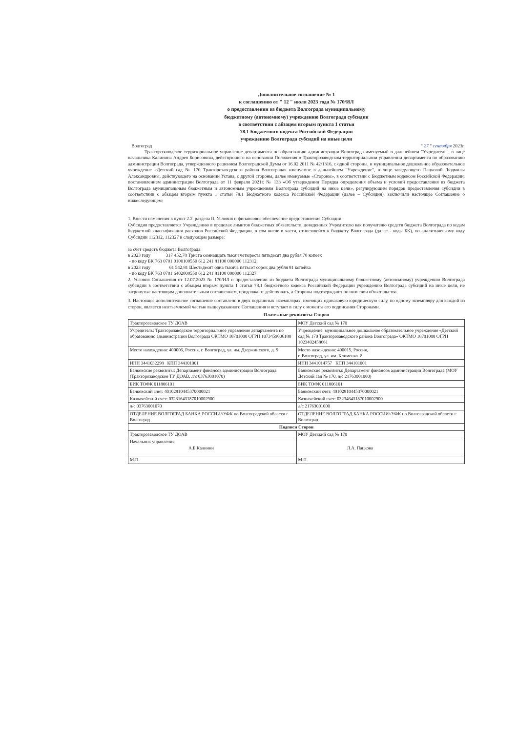Дополнительное соглашение № 1
к соглашению от " 12 " июля 2023 года № 170/ИЛ
о предоставлении из бюджета Волгограда муниципальному
бюджетному (автономному) учреждению Волгограда субсидии
в соответствии с абзацем вторым пункта 1 статьи
78.1 Бюджетного кодекса Российской Федерации
учреждению Волгограда субсидий на иные цели
Волгоград " 27 " сентября 2023г.
Тракторозаводское территориальное управление департамента по образованию администрации Волгограда именуемый в дальнейшем "Учредитель", в лице начальника Калинина Андрея Борисовича, действующего на основании Положения о Тракторозаводском территориальном управлении департамента по образованию администрации Волгограда, утвержденного решением Волгоградской Думы от 16.02.2011 № 42/1316, с одной стороны, и муниципальное дошкольное образовательное учреждение «Детский сад № 170 Тракторозаводского района Волгограда» именуемое в дальнейшем "Учреждение", в лице заведующего Пацковой Людмилы Александровны, действующего на основании Устава, с другой стороны, далее именуемые «Стороны», в соответствии с Бюджетным кодексом Российской Федерации, постановлением администрации Волгограда от 11 февраля 2021г. № 133 «Об утверждении Порядка определения объема и условий предоставления из бюджета Волгограда муниципальным бюджетным и автономным учреждениям Волгограда субсидий на иные цели», регулирующим порядок предоставления субсидии в соответствии с абзацем вторым пункта 1 статьи 78.1 Бюджетного кодекса Российской Федерации (далее – Субсидия), заключили настоящее Соглашение о нижеследующем:
1. Внести изменения в пункт 2.2. раздела II. Условия и финансовое обеспечение предоставления Субсидии
Субсидия предоставляется Учреждению в пределах лимитов бюджетных обязательств, доведенных Учредителю как получателю средств бюджета Волгограда по кодам бюджетной классификации расходов Российской Федерации, в том числе в части, относящейся к бюджету Волгограда (далее - коды БК), по аналитическому коду Субсидии 112312, 112327 в следующем размере:
за счет средств бюджета Волгограда:
в 2023 году 317 452,78 Триста семнадцать тысяч четыреста пятьдесят два рубля 78 копеек
- по коду БК 763 0701 0100100550 612 241 81100 000000 112312;
в 2023 году 61 542,81 Шестьдесят одна тысяча пятьсот сорок два рубля 81 копейка
- по коду БК 763 0701 6402000550 612 241 81100 000000 112327.
2. Условия Соглашения от 12.07.2023 № 170/ИЛ о предоставлении из бюджета Волгограда муниципальному бюджетному (автономному) учреждению Волгограда субсидии в соответствии с абзацем вторым пункта 1 статьи 78.1 бюджетного кодекса Российской Федерации учреждению Волгограда субсидий на иные цели, не затронутые настоящим дополнительным соглашением, продолжают действовать, а Стороны подтверждают по ним свои обязательства.
3. Настоящее дополнительное соглашение составлено в двух подлинных экземплярах, имеющих одинаковую юридическую силу, по одному экземпляру для каждой из сторон, является неотъемлемой частью вышеуказанного Соглашения и вступает в силу с момента его подписания Сторонами.
Платежные реквизиты Сторон
| Тракторозаводское ТУ ДОАВ | МОУ Детский сад № 170 |
| Учредитель: Тракторозаводское территориальное управление департамента по образованию администрации Волгограда ОКТМО 18701000 ОГРН 1073459006180 | Учреждение: муниципальное дошкольное образовательное учреждение «Детский сад № 170 Тракторозаводского района Волгограда» ОКТМО 18701000 ОГРН 1023402458661 |
| Место нахождения: 400006, Россия, г. Волгоград, ул. им. Дзержинского, д. 9 | Место нахождения: 400015, Россия, г. Волгоград, ул. им. Клименко. 8 |
| ИНН 3441032298 КПП 344101001 | ИНН 3441014757 КПП 344101001 |
| Банковские реквизиты: Департамент финансов администрации Волгограда (Тракторозаводское ТУ ДОАВ, л/с 03763001070) | Банковские реквизиты: Департамент финансов администрации Волгограда (МОУ Детский сад № 170, л/с 21763001000) |
| БИК ТОФК 011806101 | БИК ТОФК 011806101 |
| Банковский счет: 40102810445370000021 | Банковский счет: 40102810445370000021 |
| Казначейский счет: 03231643187010002900 | Казначейский счет: 03234643187010002900 |
| л/с 03763001070 | л/с 21763001000 |
| ОТДЕЛЕНИЕ ВОЛГОГРАД БАНКА РОССИИ//УФК по Волгоградской области г Волгоград | ОТДЕЛЕНИЕ ВОЛГОГРАД БАНКА РОССИИ//УФК по Волгоградской области г Волгоград |
| Подписи Сторон | |
| Тракторозаводское ТУ ДОАВ | МОУ Детский сад № 170 |
| Начальник управления А.Б.Калинин | Л.А. Пацкова |
| М.П. | М.П. |